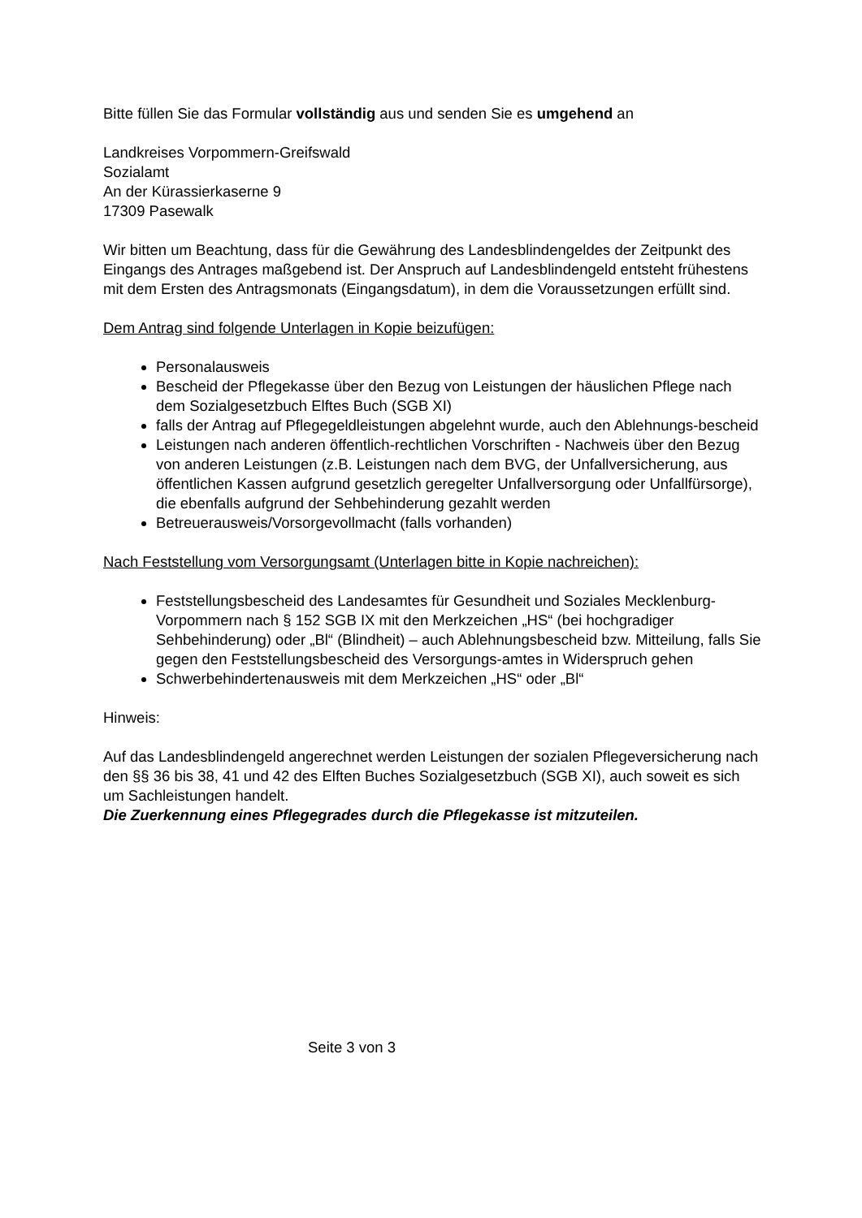Bitte füllen Sie das Formular vollständig aus und senden Sie es umgehend an
Landkreises Vorpommern-Greifswald
Sozialamt
An der Kürassierkaserne 9
17309 Pasewalk
Wir bitten um Beachtung, dass für die Gewährung des Landesblindengeldes der Zeitpunkt des Eingangs des Antrages maßgebend ist. Der Anspruch auf Landesblindengeld entsteht frühestens mit dem Ersten des Antragsmonats (Eingangsdatum), in dem die Voraussetzungen erfüllt sind.
Dem Antrag sind folgende Unterlagen in Kopie beizufügen:
Personalausweis
Bescheid der Pflegekasse über den Bezug von Leistungen der häuslichen Pflege nach dem Sozialgesetzbuch Elftes Buch (SGB XI)
falls der Antrag auf Pflegegeldleistungen abgelehnt wurde, auch den Ablehnungs-bescheid
Leistungen nach anderen öffentlich-rechtlichen Vorschriften - Nachweis über den Bezug von anderen Leistungen (z.B. Leistungen nach dem BVG, der Unfallversicherung, aus öffentlichen Kassen aufgrund gesetzlich geregelter Unfallversorgung oder Unfallfürsorge), die ebenfalls aufgrund der Sehbehinderung gezahlt werden
Betreuerausweis/Vorsorgevollmacht (falls vorhanden)
Nach Feststellung vom Versorgungsamt (Unterlagen bitte in Kopie nachreichen):
Feststellungsbescheid des Landesamtes für Gesundheit und Soziales Mecklenburg-Vorpommern nach § 152 SGB IX mit den Merkzeichen „HS“ (bei hochgradiger Sehbehinderung) oder „Bl“ (Blindheit) – auch Ablehnungsbescheid bzw. Mitteilung, falls Sie gegen den Feststellungsbescheid des Versorgungs-amtes in Widerspruch gehen
Schwerbehindertenausweis mit dem Merkzeichen „HS“ oder „Bl“
Hinweis:
Auf das Landesblindengeld angerechnet werden Leistungen der sozialen Pflegeversicherung nach den §§ 36 bis 38, 41 und 42 des Elften Buches Sozialgesetzbuch (SGB XI), auch soweit es sich um Sachleistungen handelt.
Die Zuerkennung eines Pflegegrades durch die Pflegekasse ist mitzuteilen.
Seite 3 von 3